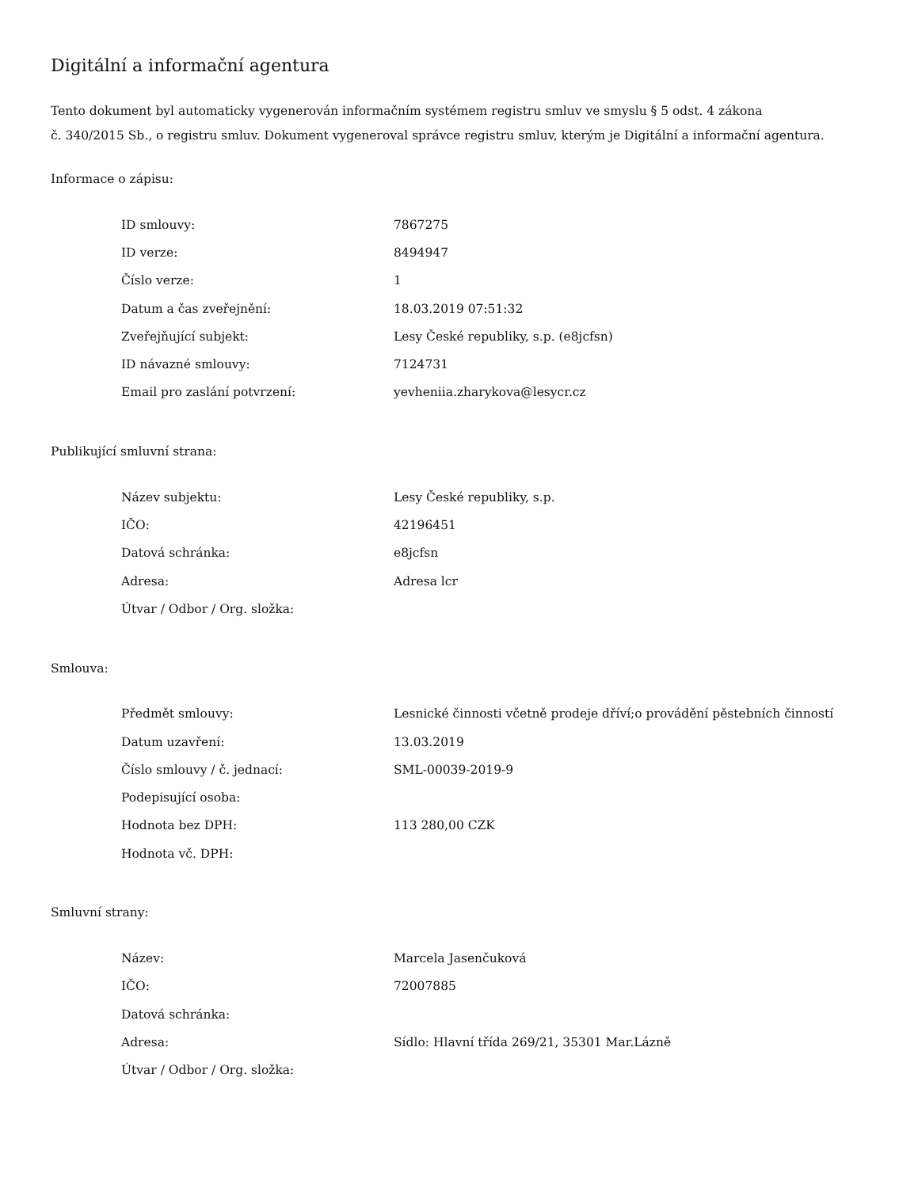Digitální a informační agentura
Tento dokument byl automaticky vygenerován informačním systémem registru smluv ve smyslu § 5 odst. 4 zákona
č. 340/2015 Sb., o registru smluv. Dokument vygeneroval správce registru smluv, kterým je Digitální a informační agentura.
Informace o zápisu:
| ID smlouvy: | 7867275 |
| ID verze: | 8494947 |
| Číslo verze: | 1 |
| Datum a čas zveřejnění: | 18.03.2019 07:51:32 |
| Zveřejňující subjekt: | Lesy České republiky, s.p. (e8jcfsn) |
| ID návazné smlouvy: | 7124731 |
| Email pro zaslání potvrzení: | yevheniia.zharykova@lesycr.cz |
Publikující smluvní strana:
| Název subjektu: | Lesy České republiky, s.p. |
| IČO: | 42196451 |
| Datová schránka: | e8jcfsn |
| Adresa: | Adresa lcr |
| Útvar / Odbor / Org. složka: | |
Smlouva:
| Předmět smlouvy: | Lesnické činnosti včetně prodeje dříví;o provádění pěstebních činností |
| Datum uzavření: | 13.03.2019 |
| Číslo smlouvy / č. jednací: | SML-00039-2019-9 |
| Podepisující osoba: | |
| Hodnota bez DPH: | 113 280,00 CZK |
| Hodnota vč. DPH: | |
Smluvní strany:
| Název: | Marcela Jasenčuková |
| IČO: | 72007885 |
| Datová schránka: | |
| Adresa: | Sídlo: Hlavní třída 269/21, 35301 Mar.Lázně |
| Útvar / Odbor / Org. složka: | |